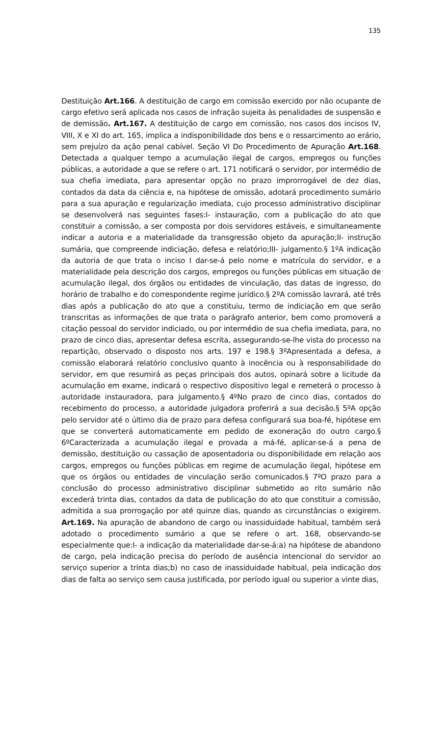135
Destituição Art.166. A destituição de cargo em comissão exercido por não ocupante de cargo efetivo será aplicada nos casos de infração sujeita às penalidades de suspensão e de demissão. Art.167. A destituição de cargo em comissão, nos casos dos incisos IV, VIII, X e XI do art. 165, implica a indisponibilidade dos bens e o ressarcimento ao erário, sem prejuízo da ação penal cabível. Seção VI Do Procedimento de Apuração Art.168. Detectada a qualquer tempo a acumulação ilegal de cargos, empregos ou funções públicas, a autoridade a que se refere o art. 171 notificará o servidor, por intermédio de sua chefia imediata, para apresentar opção no prazo improrrogável de dez dias, contados da data da ciência e, na hipótese de omissão, adotará procedimento sumário para a sua apuração e regularização imediata, cujo processo administrativo disciplinar se desenvolverá nas seguintes fases:I- instauração, com a publicação do ato que constituir a comissão, a ser composta por dois servidores estáveis, e simultaneamente indicar a autoria e a materialidade da transgressão objeto da apuração;II- instrução sumária, que compreende indiciação, defesa e relatório;III- julgamento.§ 1ºA indicação da autoria de que trata o inciso I dar-se-á pelo nome e matrícula do servidor, e a materialidade pela descrição dos cargos, empregos ou funções públicas em situação de acumulação ilegal, dos órgãos ou entidades de vinculação, das datas de ingresso, do horário de trabalho e do correspondente regime jurídico.§ 2ºA comissão lavrará, até três dias após a publicação do ato que a constituiu, termo de indiciação em que serão transcritas as informações de que trata o parágrafo anterior, bem como promoverá a citação pessoal do servidor indiciado, ou por intermédio de sua chefia imediata, para, no prazo de cinco dias, apresentar defesa escrita, assegurando-se-lhe vista do processo na repartição, observado o disposto nos arts. 197 e 198.§ 3ºApresentada a defesa, a comissão elaborará relatório conclusivo quanto à inocência ou à responsabilidade do servidor, em que resumirá as peças principais dos autos, opinará sobre a licitude da acumulação em exame, indicará o respectivo dispositivo legal e remeterá o processo à autoridade instauradora, para julgamento.§ 4ºNo prazo de cinco dias, contados do recebimento do processo, a autoridade julgadora proferirá a sua decisão.§ 5ºA opção pelo servidor até o último dia de prazo para defesa configurará sua boa-fé, hipótese em que se converterá automaticamente em pedido de exoneração do outro cargo.§ 6ºCaracterizada a acumulação ilegal e provada a má-fé, aplicar-se-á a pena de demissão, destituição ou cassação de aposentadoria ou disponibilidade em relação aos cargos, empregos ou funções públicas em regime de acumulação ilegal, hipótese em que os órgãos ou entidades de vinculação serão comunicados.§ 7ºO prazo para a conclusão do processo administrativo disciplinar submetido ao rito sumário não excederá trinta dias, contados da data de publicação do ato que constituir a comissão, admitida a sua prorrogação por até quinze dias, quando as circunstâncias o exigirem. Art.169. Na apuração de abandono de cargo ou inassiduidade habitual, também será adotado o procedimento sumário a que se refere o art. 168, observando-se especialmente que:I- a indicação da materialidade dar-se-á:a) na hipótese de abandono de cargo, pela indicação precisa do período de ausência intencional do servidor ao serviço superior a trinta dias;b) no caso de inassiduidade habitual, pela indicação dos dias de falta ao serviço sem causa justificada, por período igual ou superior a vinte dias,